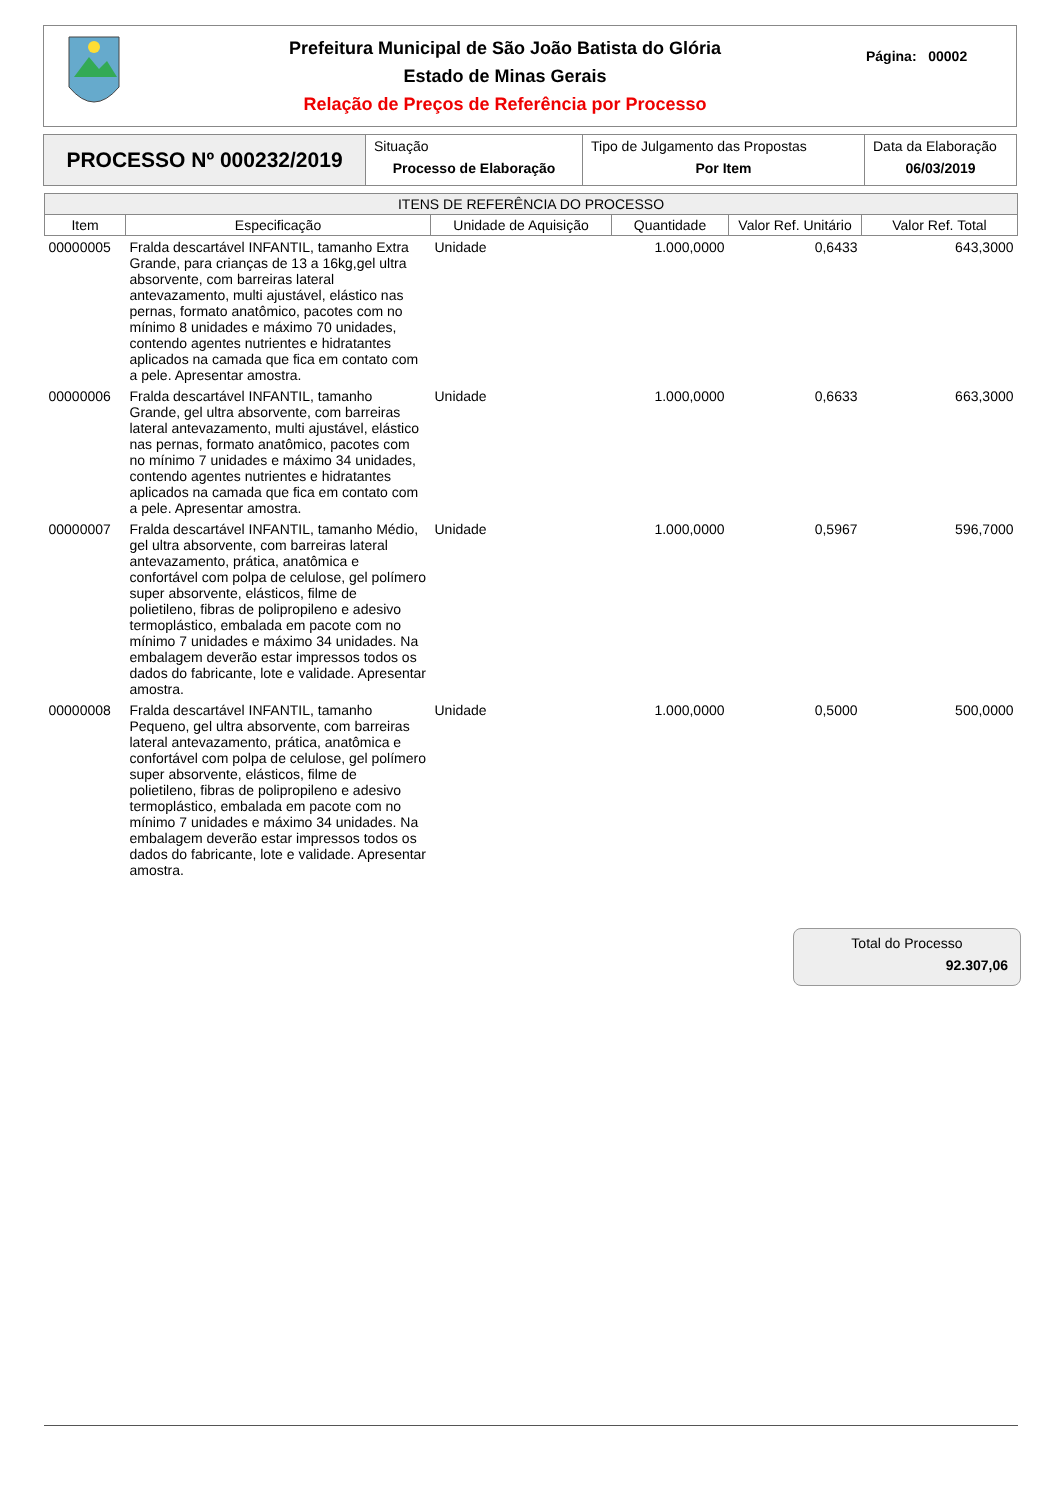Prefeitura Municipal de São João Batista do Glória
Estado de Minas Gerais
Relação de Preços de Referência por Processo
Página: 00002
| PROCESSO Nº 000232/2019 | Situação Processo de Elaboração | Tipo de Julgamento das Propostas Por Item | Data da Elaboração 06/03/2019 |
| ITENS DE REFERÊNCIA DO PROCESSO | | | | | |
| --- | --- | --- | --- | --- | --- |
| Item | Especificação | Unidade de Aquisição | Quantidade | Valor Ref. Unitário | Valor Ref. Total |
| 00000005 | Fralda descartável INFANTIL, tamanho Extra Grande, para crianças de 13 a 16kg,gel ultra absorvente, com barreiras lateral antevazamento, multi ajustável, elástico nas pernas, formato anatômico, pacotes com no mínimo 8 unidades e máximo 70 unidades, contendo agentes nutrientes e hidratantes aplicados na camada que fica em contato com a pele. Apresentar amostra. | Unidade | 1.000,0000 | 0,6433 | 643,3000 |
| 00000006 | Fralda descartável INFANTIL, tamanho Grande, gel ultra absorvente, com barreiras lateral antevazamento, multi ajustável, elástico nas pernas, formato anatômico, pacotes com no mínimo 7 unidades e máximo 34 unidades, contendo agentes nutrientes e hidratantes aplicados na camada que fica em contato com a pele. Apresentar amostra. | Unidade | 1.000,0000 | 0,6633 | 663,3000 |
| 00000007 | Fralda descartável INFANTIL, tamanho Médio, gel ultra absorvente, com barreiras lateral antevazamento, prática, anatômica e confortável com polpa de celulose, gel polímero super absorvente, elásticos, filme de polietileno, fibras de polipropileno e adesivo termoplástico, embalada em pacote com no mínimo 7 unidades e máximo 34 unidades. Na embalagem deverão estar impressos todos os dados do fabricante, lote e validade. Apresentar amostra. | Unidade | 1.000,0000 | 0,5967 | 596,7000 |
| 00000008 | Fralda descartável INFANTIL, tamanho Pequeno, gel ultra absorvente, com barreiras lateral antevazamento, prática, anatômica e confortável com polpa de celulose, gel polímero super absorvente, elásticos, filme de polietileno, fibras de polipropileno e adesivo termoplástico, embalada em pacote com no mínimo 7 unidades e máximo 34 unidades. Na embalagem deverão estar impressos todos os dados do fabricante, lote e validade. Apresentar amostra. | Unidade | 1.000,0000 | 0,5000 | 500,0000 |
Total do Processo
92.307,06